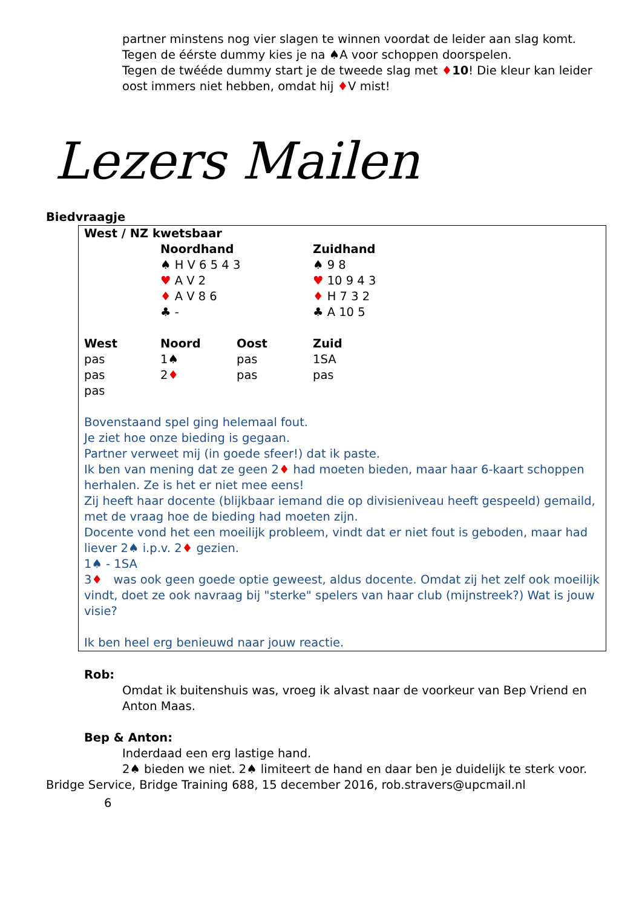partner minstens nog vier slagen te winnen voordat de leider aan slag komt.
Tegen de éérste dummy kies je na ♠A voor schoppen doorspelen.
Tegen de twééde dummy start je de tweede slag met ♦10! Die kleur kan leider oost immers niet hebben, omdat hij ♦V mist!
Lezers Mailen
Biedvraagje
| West / NZ kwetsbaar | | | |
| --- | --- | --- | --- |
| | Noordhand | | Zuidhand |
| | ♠ H V 6 5 4 3 | | ♠ 9 8 |
| | ♥ A V 2 | | ♥ 10 9 4 3 |
| | ♦ A V 8 6 | | ♦ H 7 3 2 |
| | ♣ - | | ♣ A 10 5 |
| West | Noord | Oost | Zuid |
| pas | 1♠ | pas | 1SA |
| pas | 2 ♦ | pas | pas |
| pas | | | |
Bovenstaand spel ging helemaal fout.
Je ziet hoe onze bieding is gegaan.
Partner verweet mij (in goede sfeer!) dat ik paste.
Ik ben van mening dat ze geen 2♦ had moeten bieden, maar haar 6-kaart schoppen herhalen. Ze is het er niet mee eens!
Zij heeft haar docente (blijkbaar iemand die op divisieniveau heeft gespeeld) gemaild, met de vraag hoe de bieding had moeten zijn.
Docente vond het een moeilijk probleem, vindt dat er niet fout is geboden, maar had liever 2♠ i.p.v. 2♦ gezien.
1♠ - 1SA
3♦ was ook geen goede optie geweest, aldus docente. Omdat zij het zelf ook moeilijk vindt, doet ze ook navraag bij "sterke" spelers van haar club (mijnstreek?) Wat is jouw visie?
Ik ben heel erg benieuwd naar jouw reactie.
Rob:
Omdat ik buitenshuis was, vroeg ik alvast naar de voorkeur van Bep Vriend en Anton Maas.
Bep & Anton:
Inderdaad een erg lastige hand.
2♠ bieden we niet. 2♠ limiteert de hand en daar ben je duidelijk te sterk voor.
Bridge Service, Bridge Training 688, 15 december 2016, rob.stravers@upcmail.nl
6